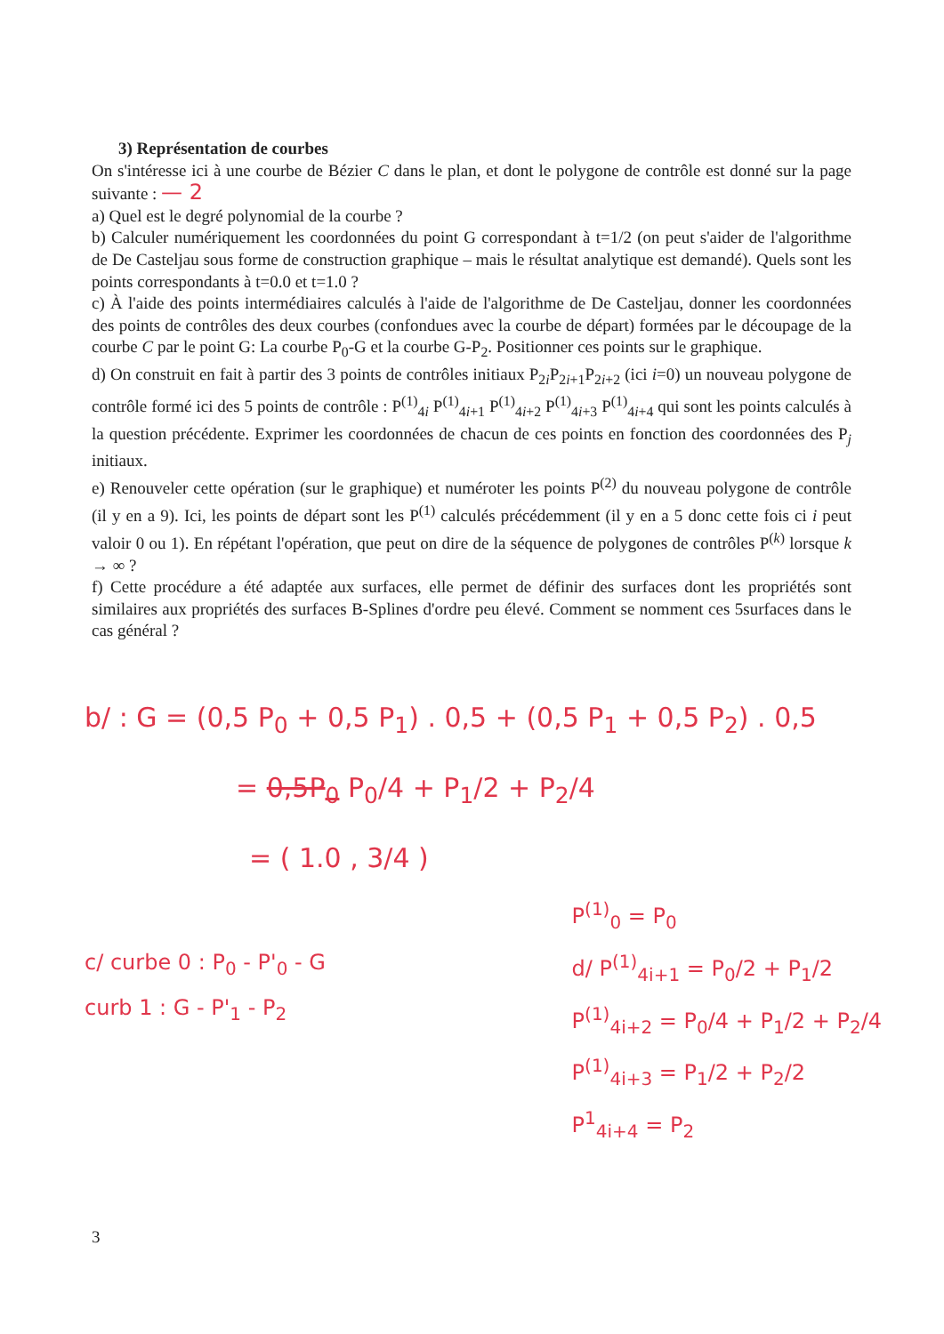3) Représentation de courbes
On s'intéresse ici à une courbe de Bézier C dans le plan, et dont le polygone de contrôle est donné sur la page suivante : — 2
a) Quel est le degré polynomial de la courbe ?
b) Calculer numériquement les coordonnées du point G correspondant à t=1/2 (on peut s'aider de l'algorithme de De Casteljau sous forme de construction graphique – mais le résultat analytique est demandé). Quels sont les points correspondants à t=0.0 et t=1.0 ?
c) À l'aide des points intermédiaires calculés à l'aide de l'algorithme de De Casteljau, donner les coordonnées des points de contrôles des deux courbes (confondues avec la courbe de départ) formées par le découpage de la courbe C par le point G: La courbe P<sub>0</sub>-G et la courbe G-P<sub>2</sub>. Positionner ces points sur le graphique.
d) On construit en fait à partir des 3 points de contrôles initiaux P<sub>2i</sub>P<sub>2i+1</sub>P<sub>2i+2</sub> (ici i=0) un nouveau polygone de contrôle formé ici des 5 points de contrôle : P<sup>(1)</sup><sub>4i</sub> P<sup>(1)</sup><sub>4i+1</sub> P<sup>(1)</sup><sub>4i+2</sub> P<sup>(1)</sup><sub>4i+3</sub> P<sup>(1)</sup><sub>4i+4</sub> qui sont les points calculés à la question précédente. Exprimer les coordonnées de chacun de ces points en fonction des coordonnées des P<sub>j</sub> initiaux.
e) Renouveler cette opération (sur le graphique) et numéroter les points P<sup>(2)</sup> du nouveau polygone de contrôle (il y en a 9). Ici, les points de départ sont les P<sup>(1)</sup> calculés précédemment (il y en a 5 donc cette fois ci i peut valoir 0 ou 1). En répétant l'opération, que peut on dire de la séquence de polygones de contrôles P<sup>(k)</sup> lorsque k → ∞ ?
f) Cette procédure a été adaptée aux surfaces, elle permet de définir des surfaces dont les propriétés sont similaires aux propriétés des surfaces B-Splines d'ordre peu élevé. Comment se nomment ces 5surfaces dans le cas général ?
b/ : G = (0,5 P<sub>0</sub> + 0,5 P<sub>1</sub>) . 0,5 + (0,5 P<sub>1</sub> + 0,5 P<sub>2</sub>) . 0,5
= 0,5P<sub>0</sub> P<sub>0</sub>/4 + P<sub>1</sub>/2 + P<sub>2</sub>/4
= ( 1.0 , 3/4 )
c/ curbe 0 : P<sub>0</sub> - P'<sub>0</sub> - G
curb 1 : G - P'<sub>1</sub> - P<sub>2</sub>
P<sup>(1)</sup><sub>0</sub> = P<sub>0</sub>
d/ P<sup>(1)</sup><sub>4i+1</sub> = P<sub>0</sub>/2 + P<sub>1</sub>/2
P<sup>(1)</sup><sub>4i+2</sub> = P<sub>0</sub>/4 + P<sub>1</sub>/2 + P<sub>2</sub>/4
P<sup>(1)</sup><sub>4i+3</sub> = P<sub>1</sub>/2 + P<sub>2</sub>/2
P<sup>1</sup><sub>4i+4</sub> = P<sub>2</sub>
3